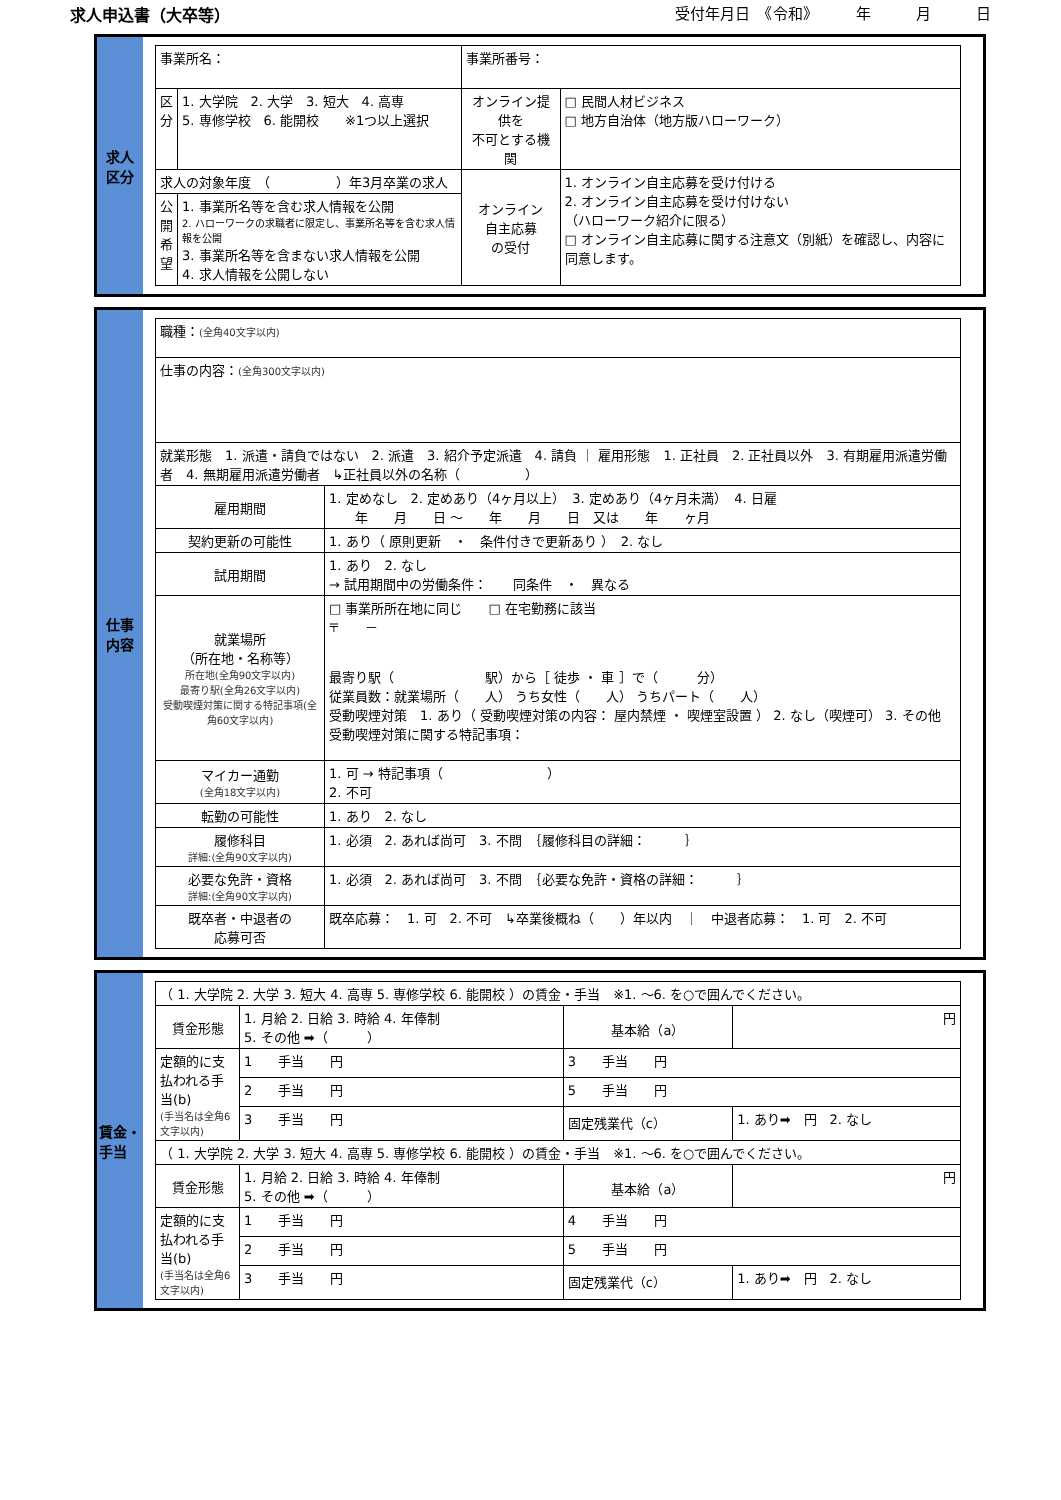求人申込書（大卒等） 受付年月日　《令和》　　　年　　　月　　　日
求人
区分
| 事業所名： | | 事業所番号： | | |
| 区 分 | 1. 大学院 2. 大学 3. 短大 4. 高専 5. 専修学校 6. 能開校 ※1つ以上選択 | オンライン提供を 不可とする機関 | | □ 民間人材ビジネス □ 地方自治体（地方版ハローワーク） |
| 求人の対象年度 （ ）年3月卒業の求人 | | オンライン 自主応募 の受付 | 1. オンライン自主応募を受け付ける 2. オンライン自主応募を受け付けない （ハローワーク紹介に限る） □ オンライン自主応募に関する注意文（別紙）を確認し、内容に同意します。 | |
| 公 開 希 望 | 1. 事業所名等を含む求人情報を公開 2. ハローワークの求職者に限定し、事業所名等を含む求人情報を公開 3. 事業所名等を含まない求人情報を公開 4. 求人情報を公開しない | | | |
仕事
内容
| 職種： (全角40文字以内) | |
| 仕事の内容： (全角300文字以内) | |
| 就業形態 1. 派遣・請負ではない 2. 派遣 3. 紹介予定派遣 4. 請負 ｜ 雇用形態 1. 正社員 2. 正社員以外 3. 有期雇用派遣労働者 4. 無期雇用派遣労働者 ↳正社員以外の名称（ ） | |
| 雇用期間 | 1. 定めなし 2. 定めあり（4ヶ月以上） 3. 定めあり（4ヶ月未満） 4. 日雇 年 月 日 ～ 年 月 日 又は 年 ヶ月 |
| 契約更新の可能性 | 1. あり（ 原則更新 ・ 条件付きで更新あり ） 2. なし |
| 試用期間 | 1. あり 2. なし → 試用期間中の労働条件： 同条件 ・ 異なる |
| 就業場所 （所在地・名称等） 所在地(全角90文字以内) 最寄り駅(全角26文字以内) 受動喫煙対策に関する特記事項(全角60文字以内) | □ 事業所所在地に同じ □ 在宅勤務に該当 〒 － 最寄り駅（ 駅）から［ 徒歩 ・ 車 ］で（ 分） 従業員数：就業場所（ 人） うち女性（ 人） うちパート（ 人） 受動喫煙対策 1. あり（ 受動喫煙対策の内容： 屋内禁煙 ・ 喫煙室設置 ） 2. なし（喫煙可） 3. その他 受動喫煙対策に関する特記事項： |
| マイカー通勤 (全角18文字以内) | 1. 可 → 特記事項（ ） 2. 不可 |
| 転勤の可能性 | 1. あり 2. なし |
| 履修科目 詳細:(全角90文字以内) | 1. 必須 2. あれば尚可 3. 不問 ｛履修科目の詳細： ｝ |
| 必要な免許・資格 詳細:(全角90文字以内) | 1. 必須 2. あれば尚可 3. 不問 ｛必要な免許・資格の詳細： ｝ |
| 既卒者・中退者の 応募可否 | 既卒応募： 1. 可 2. 不可 ↳卒業後概ね（ ）年以内 ｜ 中退者応募： 1. 可 2. 不可 |
賃金・
手当
| （ 1. 大学院 2. 大学 3. 短大 4. 高専 5. 専修学校 6. 能開校 ）の賃金・手当 ※1. ～6. を○で囲んでください。 | | | |
| 賃金形態 | 1. 月給 2. 日給 3. 時給 4. 年俸制 5. その他 ➡（ ） | 基本給（a） | 円 |
| 定額的に支払われる手当(b) (手当名は全角6文字以内) | 1 手当 円 | 3 手当 円 | |
| | 2 手当 円 | 5 手当 円 | |
| | 3 手当 円 | 固定残業代（c） | 1. あり➡ 円 2. なし |
| （ 1. 大学院 2. 大学 3. 短大 4. 高専 5. 専修学校 6. 能開校 ）の賃金・手当 ※1. ～6. を○で囲んでください。 | | | |
| 賃金形態 | 1. 月給 2. 日給 3. 時給 4. 年俸制 5. その他 ➡（ ） | 基本給（a） | 円 |
| 定額的に支払われる手当(b) (手当名は全角6文字以内) | 1 手当 円 | 4 手当 円 | |
| | 2 手当 円 | 5 手当 円 | |
| | 3 手当 円 | 固定残業代（c） | 1. あり➡ 円 2. なし |